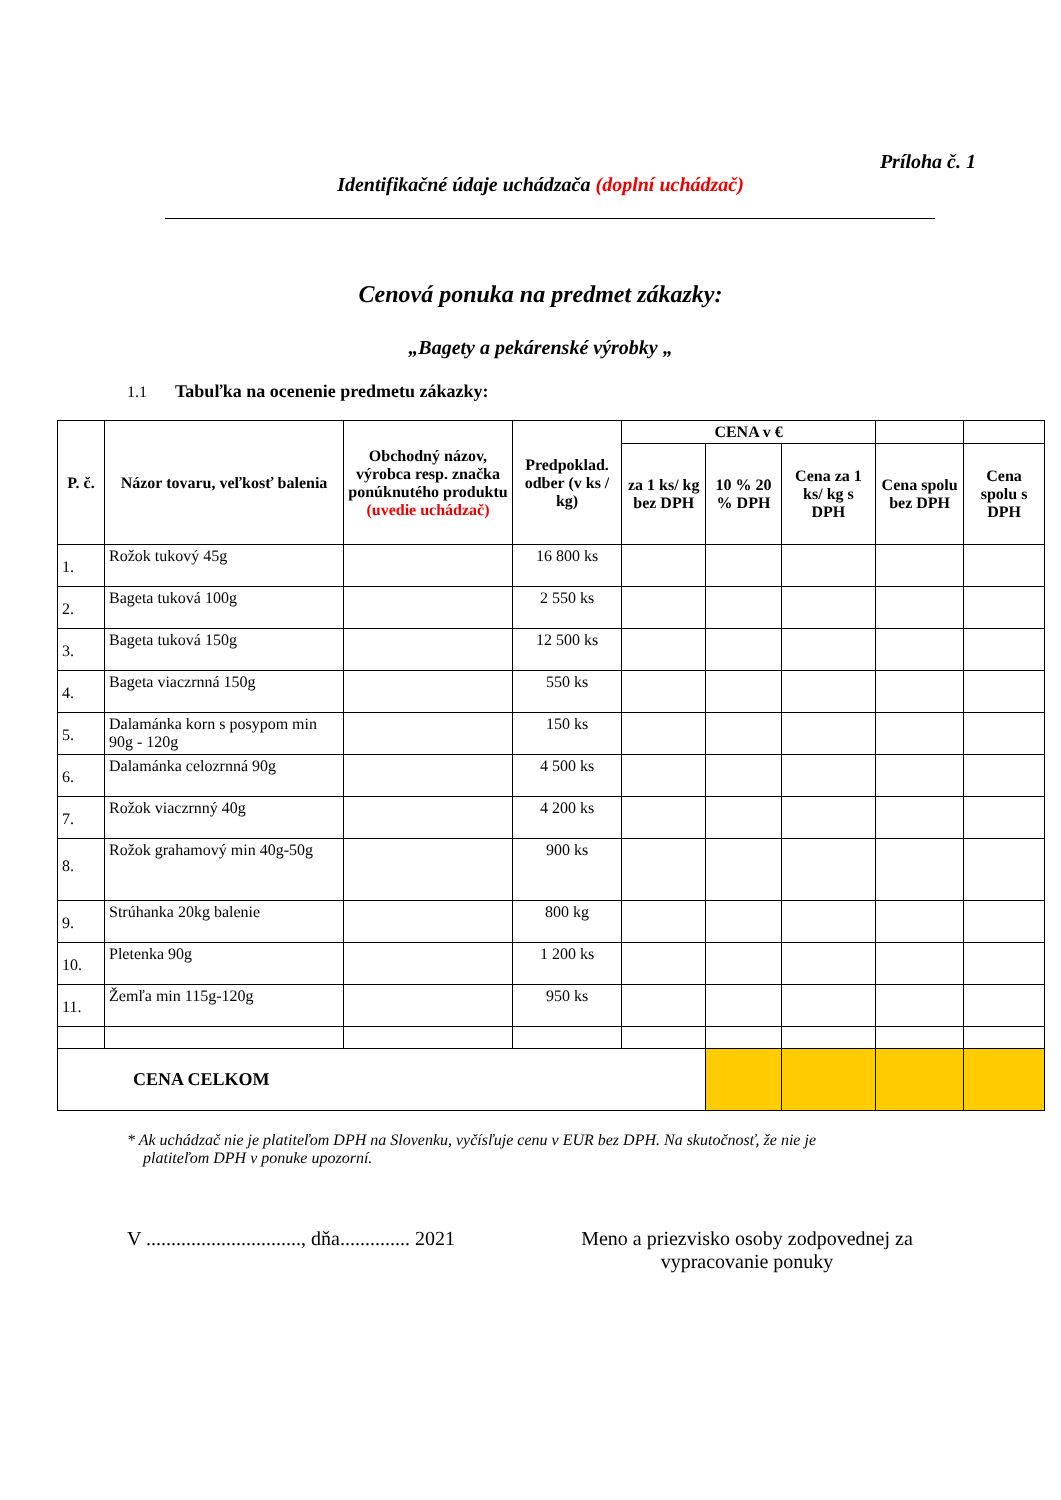Príloha č. 1
Identifikačné údaje uchádzača (doplní uchádzač)
Cenová ponuka na predmet zákazky:
„Bagety a pekárenské výrobky „
1.1 Tabuľka na ocenenie predmetu zákazky:
| P. č. | Názor tovaru, veľkosť balenia | Obchodný názov, výrobca resp. značka ponúknutého produktu (uvedie uchádzač) | Predpoklad. odber (v ks / kg) | CENA v € | | | | |
| --- | --- | --- | --- | --- | --- | --- | --- | --- |
| | | | | za 1 ks/ kg bez DPH | 10 % 20 % DPH | Cena za 1 ks/ kg s DPH | Cena spolu bez DPH | Cena spolu s DPH |
| 1. | Rožok tukový 45g | | 16 800 ks | | | | | |
| 2. | Bageta tuková 100g | | 2 550 ks | | | | | |
| 3. | Bageta tuková 150g | | 12 500 ks | | | | | |
| 4. | Bageta viaczrnná 150g | | 550 ks | | | | | |
| 5. | Dalamánka korn s posypom min 90g - 120g | | 150 ks | | | | | |
| 6. | Dalamánka celozrnná 90g | | 4 500 ks | | | | | |
| 7. | Rožok viaczrnný 40g | | 4 200 ks | | | | | |
| 8. | Rožok grahamový min 40g-50g | | 900 ks | | | | | |
| 9. | Strúhanka 20kg balenie | | 800 kg | | | | | |
| 10. | Pletenka 90g | | 1 200 ks | | | | | |
| 11. | Žemľa min 115g-120g | | 950 ks | | | | | |
| CENA CELKOM | | | | | | | | |
* Ak uchádzač nie je platiteľom DPH na Slovenku, vyčísľuje cenu v EUR bez DPH. Na skutočnosť, že nie je
platiteľom DPH v ponuke upozorní.
V ..............................., dňa.............. 2021
Meno a priezvisko osoby zodpovednej za vypracovanie ponuky